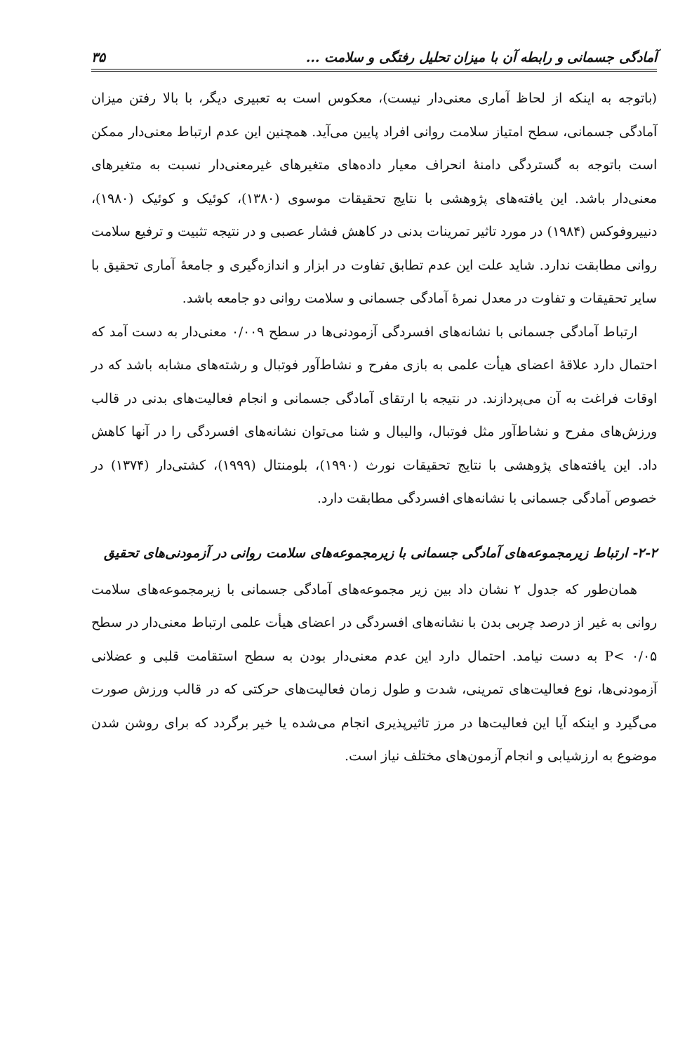آمادگی جسمانی و رابطه آن با میزان تحلیل رفتگی و سلامت ... ۳۵
(باتوجه به اینکه از لحاظ آماری معنی‌دار نیست)، معکوس است به تعبیری دیگر، با بالا رفتن میزان آمادگی جسمانی، سطح امتیاز سلامت روانی افراد پایین می‌آید. همچنین این عدم ارتباط معنی‌دار ممکن است باتوجه به گستردگی دامنهٔ انحراف معیار داده‌های متغیرهای غیرمعنی‌دار نسبت به متغیرهای معنی‌دار باشد. این یافته‌های پژوهشی با نتایج تحقیقات موسوی (۱۳۸۰)، کوئیک و کوئیک (۱۹۸۰)، دنییروفوکس (۱۹۸۴) در مورد تاثیر تمرینات بدنی در کاهش فشار عصبی و در نتیجه تثبیت و ترفیع سلامت روانی مطابقت ندارد. شاید علت این عدم تطابق تفاوت در ابزار و اندازه‌گیری و جامعهٔ آماری تحقیق با سایر تحقیقات و تفاوت در معدل نمرهٔ آمادگی جسمانی و سلامت روانی دو جامعه باشد.
ارتباط آمادگی جسمانی با نشانه‌های افسردگی آزمودنی‌ها در سطح ۰/۰۰۹ معنی‌دار به دست آمد که احتمال دارد علاقهٔ اعضای هیأت علمی به بازی مفرح و نشاط‌آور فوتبال و رشته‌های مشابه باشد که در اوقات فراغت به آن می‌پردازند. در نتیجه با ارتقای آمادگی جسمانی و انجام فعالیت‌های بدنی در قالب ورزش‌های مفرح و نشاط‌آور مثل فوتبال، والیبال و شنا می‌توان نشانه‌های افسردگی را در آنها کاهش داد. این یافته‌های پژوهشی با نتایج تحقیقات نورث (۱۹۹۰)، بلومنتال (۱۹۹۹)، کشتی‌دار (۱۳۷۴) در خصوص آمادگی جسمانی با نشانه‌های افسردگی مطابقت دارد.
۲-۲- ارتباط زیرمجموعه‌های آمادگی جسمانی با زیرمجموعه‌های سلامت روانی در آزمودنی‌های تحقیق
همان‌طور که جدول ۲ نشان داد بین زیر مجموعه‌های آمادگی جسمانی با زیرمجموعه‌های سلامت روانی به غیر از درصد چربی بدن با نشانه‌های افسردگی در اعضای هیأت علمی ارتباط معنی‌دار در سطح P< ۰/۰۵ به دست نیامد. احتمال دارد این عدم معنی‌دار بودن به سطح استقامت قلبی و عضلانی آزمودنی‌ها، نوع فعالیت‌های تمرینی، شدت و طول زمان فعالیت‌های حرکتی که در قالب ورزش صورت می‌گیرد و اینکه آیا این فعالیت‌ها در مرز تاثیرپذیری انجام می‌شده یا خیر برگردد که برای روشن شدن موضوع به ارزشیابی و انجام آزمون‌های مختلف نیاز است.